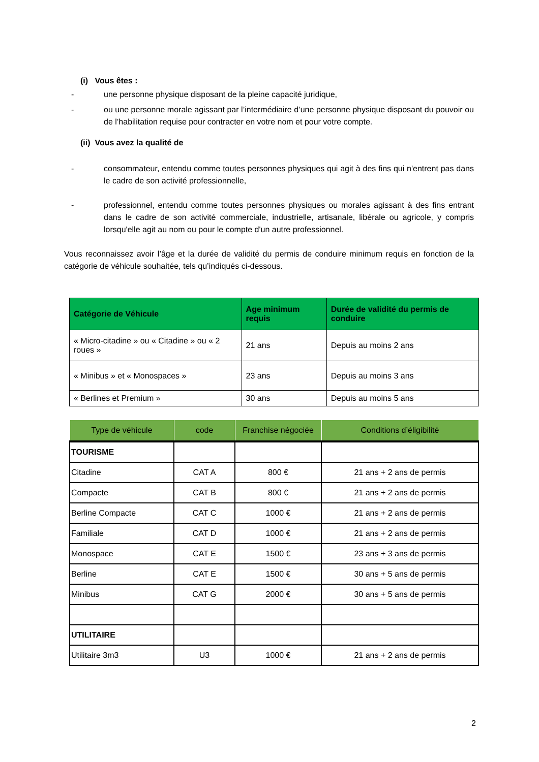(i) Vous êtes :
- une personne physique disposant de la pleine capacité juridique,
- ou une personne morale agissant par l’intermédiaire d’une personne physique disposant du pouvoir ou de l’habilitation requise pour contracter en votre nom et pour votre compte.
(ii) Vous avez la qualité de
- consommateur, entendu comme toutes personnes physiques qui agit à des fins qui n'entrent pas dans le cadre de son activité professionnelle,
- professionnel, entendu comme toutes personnes physiques ou morales agissant à des fins entrant dans le cadre de son activité commerciale, industrielle, artisanale, libérale ou agricole, y compris lorsqu'elle agit au nom ou pour le compte d'un autre professionnel.
Vous reconnaissez avoir l’âge et la durée de validité du permis de conduire minimum requis en fonction de la catégorie de véhicule souhaitée, tels qu’indiqués ci-dessous.
| Catégorie de Véhicule | Age minimum requis | Durée de validité du permis de conduire |
| --- | --- | --- |
| « Micro-citadine » ou « Citadine » ou « 2 roues » | 21 ans | Depuis au moins 2 ans |
| « Minibus » et « Monospaces » | 23 ans | Depuis au moins 3 ans |
| « Berlines et Premium » | 30 ans | Depuis au moins 5 ans |
| Type de véhicule | code | Franchise négociée | Conditions d’éligibilité |
| --- | --- | --- | --- |
| TOURISME | | | |
| Citadine | CAT A | 800 € | 21 ans + 2 ans de permis |
| Compacte | CAT B | 800 € | 21 ans + 2 ans de permis |
| Berline Compacte | CAT C | 1000 € | 21 ans + 2 ans de permis |
| Familiale | CAT D | 1000 € | 21 ans + 2 ans de permis |
| Monospace | CAT E | 1500 € | 23 ans + 3 ans de permis |
| Berline | CAT E | 1500 € | 30 ans + 5 ans de permis |
| Minibus | CAT G | 2000 € | 30 ans + 5 ans de permis |
| UTILITAIRE | | | |
| Utilitaire 3m3 | U3 | 1000 € | 21 ans + 2 ans de permis |
2